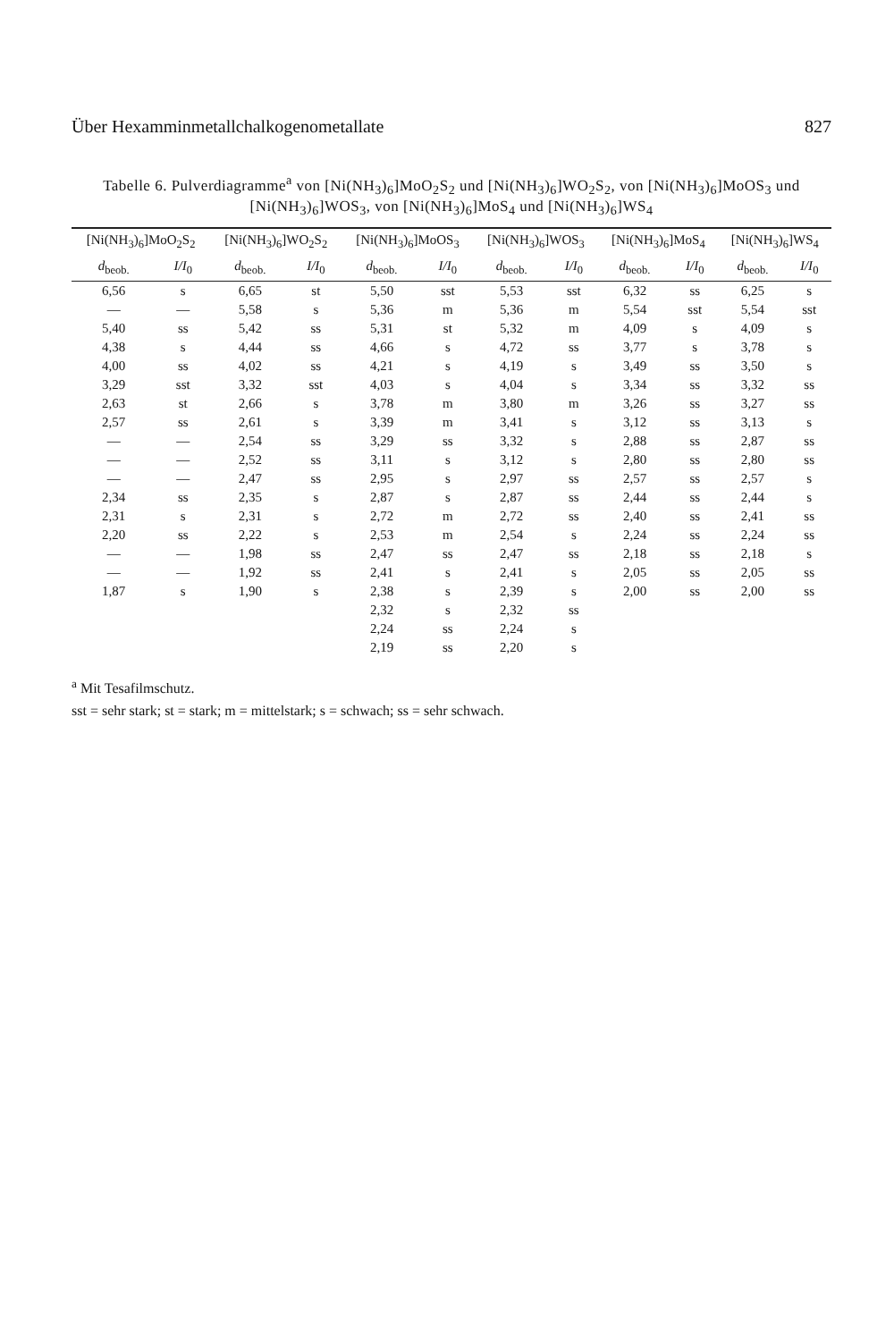Über Hexamminmetallchalkogenometallate 827
Tabelle 6. Pulverdiagramme<sup>a</sup> von [Ni(NH<sub>3</sub>)<sub>6</sub>]MoO<sub>2</sub>S<sub>2</sub> und [Ni(NH<sub>3</sub>)<sub>6</sub>]WO<sub>2</sub>S<sub>2</sub>, von [Ni(NH<sub>3</sub>)<sub>6</sub>]MoOS<sub>3</sub> und [Ni(NH<sub>3</sub>)<sub>6</sub>]WOS<sub>3</sub>, von [Ni(NH<sub>3</sub>)<sub>6</sub>]MoS<sub>4</sub> und [Ni(NH<sub>3</sub>)<sub>6</sub>]WS<sub>4</sub>
| [Ni(NH<sub>3</sub>)<sub>6</sub>]MoO<sub>2</sub>S<sub>2</sub> | | [Ni(NH<sub>3</sub>)<sub>6</sub>]WO<sub>2</sub>S<sub>2</sub> | | [Ni(NH<sub>3</sub>)<sub>6</sub>]MoOS<sub>3</sub> | | [Ni(NH<sub>3</sub>)<sub>6</sub>]WOS<sub>3</sub> | | [Ni(NH<sub>3</sub>)<sub>6</sub>]MoS<sub>4</sub> | | [Ni(NH<sub>3</sub>)<sub>6</sub>]WS<sub>4</sub> | |
| --- | --- | --- | --- | --- | --- | --- | --- | --- | --- | --- | --- |
| d<sub>beob.</sub> | I/I<sub>0</sub> | d<sub>beob.</sub> | I/I<sub>0</sub> | d<sub>beob.</sub> | I/I<sub>0</sub> | d<sub>beob.</sub> | I/I<sub>0</sub> | d<sub>beob.</sub> | I/I<sub>0</sub> | d<sub>beob.</sub> | I/I<sub>0</sub> |
| 6,56 | s | 6,65 | st | 5,50 | sst | 5,53 | sst | 6,32 | ss | 6,25 | s |
| — | — | 5,58 | s | 5,36 | m | 5,36 | m | 5,54 | sst | 5,54 | sst |
| 5,40 | ss | 5,42 | ss | 5,31 | st | 5,32 | m | 4,09 | s | 4,09 | s |
| 4,38 | s | 4,44 | ss | 4,66 | s | 4,72 | ss | 3,77 | s | 3,78 | s |
| 4,00 | ss | 4,02 | ss | 4,21 | s | 4,19 | s | 3,49 | ss | 3,50 | s |
| 3,29 | sst | 3,32 | sst | 4,03 | s | 4,04 | s | 3,34 | ss | 3,32 | ss |
| 2,63 | st | 2,66 | s | 3,78 | m | 3,80 | m | 3,26 | ss | 3,27 | ss |
| 2,57 | ss | 2,61 | s | 3,39 | m | 3,41 | s | 3,12 | ss | 3,13 | s |
| — | — | 2,54 | ss | 3,29 | ss | 3,32 | s | 2,88 | ss | 2,87 | ss |
| — | — | 2,52 | ss | 3,11 | s | 3,12 | s | 2,80 | ss | 2,80 | ss |
| — | — | 2,47 | ss | 2,95 | s | 2,97 | ss | 2,57 | ss | 2,57 | s |
| 2,34 | ss | 2,35 | s | 2,87 | s | 2,87 | ss | 2,44 | ss | 2,44 | s |
| 2,31 | s | 2,31 | s | 2,72 | m | 2,72 | ss | 2,40 | ss | 2,41 | ss |
| 2,20 | ss | 2,22 | s | 2,53 | m | 2,54 | s | 2,24 | ss | 2,24 | ss |
| — | — | 1,98 | ss | 2,47 | ss | 2,47 | ss | 2,18 | ss | 2,18 | s |
| — | — | 1,92 | ss | 2,41 | s | 2,41 | s | 2,05 | ss | 2,05 | ss |
| 1,87 | s | 1,90 | s | 2,38 | s | 2,39 | s | 2,00 | ss | 2,00 | ss |
| | | | | 2,32 | s | 2,32 | ss | | | | |
| | | | | 2,24 | ss | 2,24 | s | | | | |
| | | | | 2,19 | ss | 2,20 | s | | | | |
<sup>a</sup> Mit Tesafilmschutz.
sst = sehr stark; st = stark; m = mittelstark; s = schwach; ss = sehr schwach.